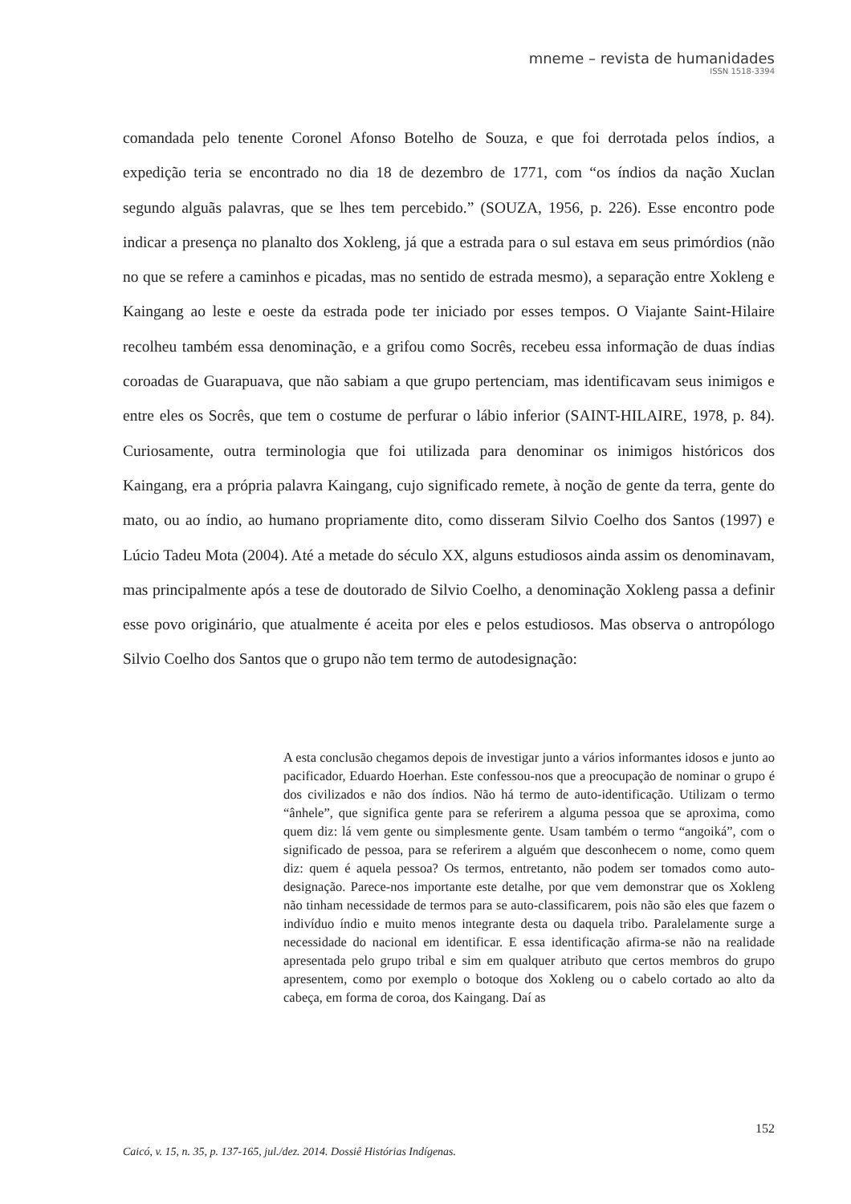mneme – revista de humanidades
ISSN 1518-3394
comandada pelo tenente Coronel Afonso Botelho de Souza, e que foi derrotada pelos índios, a expedição teria se encontrado no dia 18 de dezembro de 1771, com “os índios da nação Xuclan segundo alguãs palavras, que se lhes tem percebido.” (SOUZA, 1956, p. 226). Esse encontro pode indicar a presença no planalto dos Xokleng, já que a estrada para o sul estava em seus primórdios (não no que se refere a caminhos e picadas, mas no sentido de estrada mesmo), a separação entre Xokleng e Kaingang ao leste e oeste da estrada pode ter iniciado por esses tempos. O Viajante Saint-Hilaire recolheu também essa denominação, e a grifou como Socrês, recebeu essa informação de duas índias coroadas de Guarapuava, que não sabiam a que grupo pertenciam, mas identificavam seus inimigos e entre eles os Socrês, que tem o costume de perfurar o lábio inferior (SAINT-HILAIRE, 1978, p. 84). Curiosamente, outra terminologia que foi utilizada para denominar os inimigos históricos dos Kaingang, era a própria palavra Kaingang, cujo significado remete, à noção de gente da terra, gente do mato, ou ao índio, ao humano propriamente dito, como disseram Silvio Coelho dos Santos (1997) e Lúcio Tadeu Mota (2004). Até a metade do século XX, alguns estudiosos ainda assim os denominavam, mas principalmente após a tese de doutorado de Silvio Coelho, a denominação Xokleng passa a definir esse povo originário, que atualmente é aceita por eles e pelos estudiosos. Mas observa o antropólogo Silvio Coelho dos Santos que o grupo não tem termo de autodesignação:
A esta conclusão chegamos depois de investigar junto a vários informantes idosos e junto ao pacificador, Eduardo Hoerhan. Este confessou-nos que a preocupação de nominar o grupo é dos civilizados e não dos índios. Não há termo de auto-identificação. Utilizam o termo “ânhele”, que significa gente para se referirem a alguma pessoa que se aproxima, como quem diz: lá vem gente ou simplesmente gente. Usam também o termo “angoiká”, com o significado de pessoa, para se referirem a alguém que desconhecem o nome, como quem diz: quem é aquela pessoa? Os termos, entretanto, não podem ser tomados como auto-designação. Parece-nos importante este detalhe, por que vem demonstrar que os Xokleng não tinham necessidade de termos para se auto-classificarem, pois não são eles que fazem o indivíduo índio e muito menos integrante desta ou daquela tribo. Paralelamente surge a necessidade do nacional em identificar. E essa identificação afirma-se não na realidade apresentada pelo grupo tribal e sim em qualquer atributo que certos membros do grupo apresentem, como por exemplo o botoque dos Xokleng ou o cabelo cortado ao alto da cabeça, em forma de coroa, dos Kaingang. Daí as
152
Caicó, v. 15, n. 35, p. 137-165, jul./dez. 2014. Dossiê Histórias Indígenas.